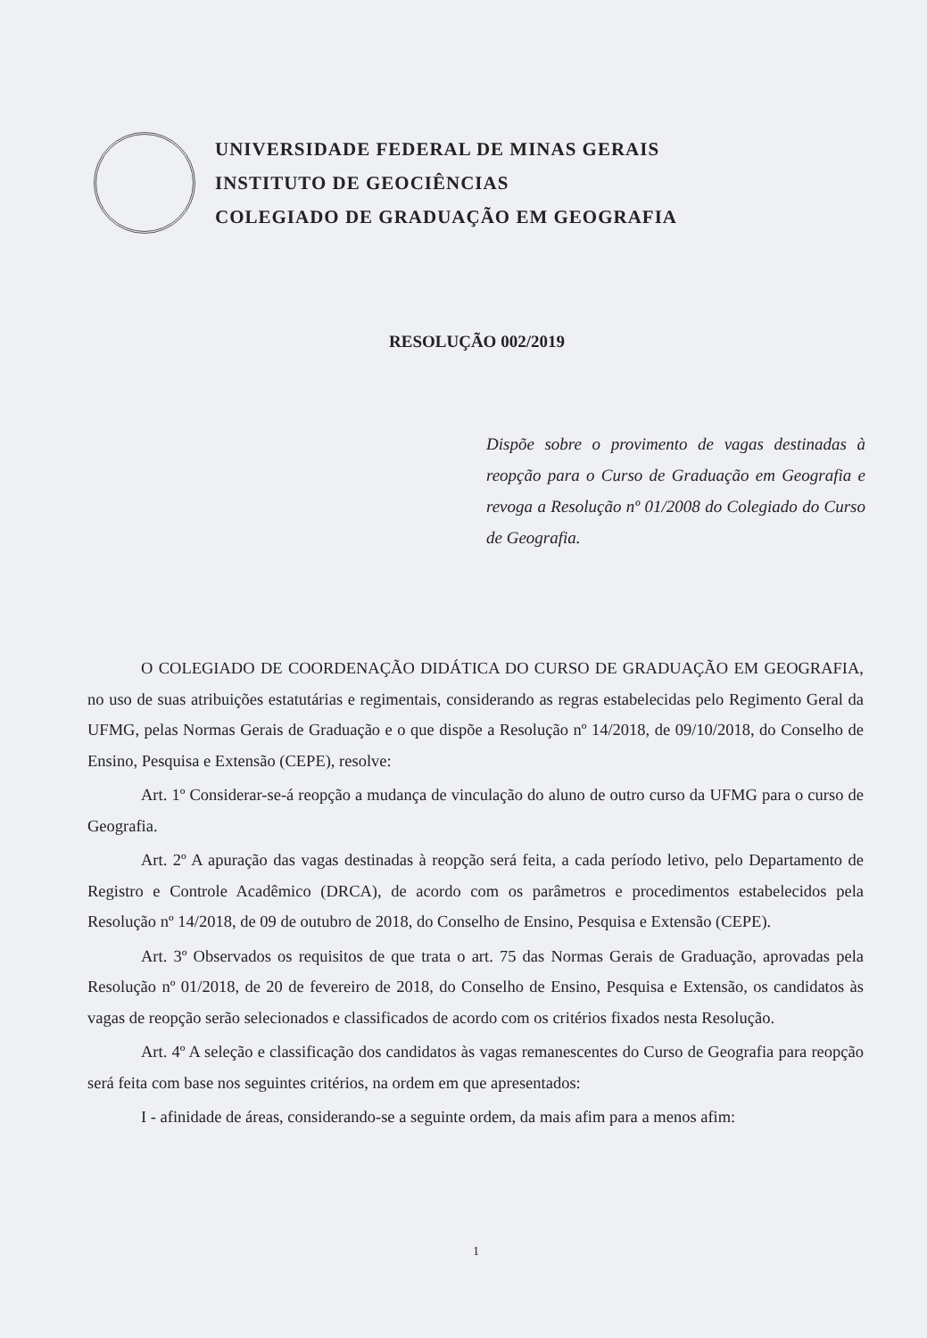UNIVERSIDADE FEDERAL DE MINAS GERAIS
INSTITUTO DE GEOCIÊNCIAS
COLEGIADO DE GRADUAÇÃO EM GEOGRAFIA
RESOLUÇÃO 002/2019
Dispõe sobre o provimento de vagas destinadas à reopção para o Curso de Graduação em Geografia e revoga a Resolução nº 01/2008 do Colegiado do Curso de Geografia.
O COLEGIADO DE COORDENAÇÃO DIDÁTICA DO CURSO DE GRADUAÇÃO EM GEOGRAFIA, no uso de suas atribuições estatutárias e regimentais, considerando as regras estabelecidas pelo Regimento Geral da UFMG, pelas Normas Gerais de Graduação e o que dispõe a Resolução nº 14/2018, de 09/10/2018, do Conselho de Ensino, Pesquisa e Extensão (CEPE), resolve:
Art. 1º Considerar-se-á reopção a mudança de vinculação do aluno de outro curso da UFMG para o curso de Geografia.
Art. 2º A apuração das vagas destinadas à reopção será feita, a cada período letivo, pelo Departamento de Registro e Controle Acadêmico (DRCA), de acordo com os parâmetros e procedimentos estabelecidos pela Resolução nº 14/2018, de 09 de outubro de 2018, do Conselho de Ensino, Pesquisa e Extensão (CEPE).
Art. 3º Observados os requisitos de que trata o art. 75 das Normas Gerais de Graduação, aprovadas pela Resolução nº 01/2018, de 20 de fevereiro de 2018, do Conselho de Ensino, Pesquisa e Extensão, os candidatos às vagas de reopção serão selecionados e classificados de acordo com os critérios fixados nesta Resolução.
Art. 4º A seleção e classificação dos candidatos às vagas remanescentes do Curso de Geografia para reopção será feita com base nos seguintes critérios, na ordem em que apresentados:
I - afinidade de áreas, considerando-se a seguinte ordem, da mais afim para a menos afim:
1